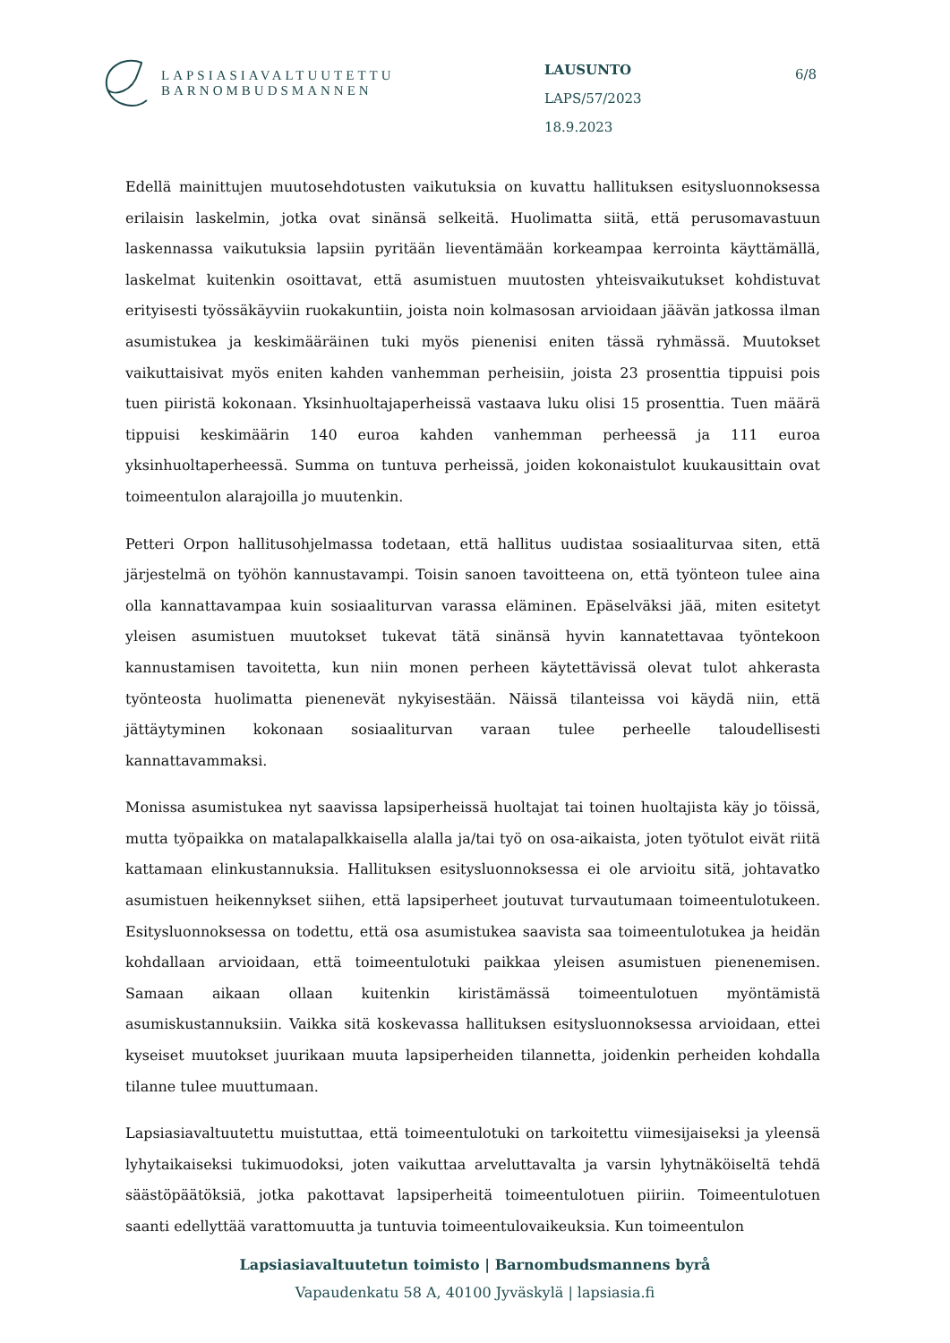LAPSIASIAVALTUUTETTU
BARNOMBUDSMANNEN
LAUSUNTO
LAPS/57/2023
18.9.2023
6/8
Edellä mainittujen muutosehdotusten vaikutuksia on kuvattu hallituksen esitysluonnoksessa erilaisin laskelmin, jotka ovat sinänsä selkeitä. Huolimatta siitä, että perusomavastuun laskennassa vaikutuksia lapsiin pyritään lieventämään korkeampaa kerrointa käyttämällä, laskelmat kuitenkin osoittavat, että asumistuen muutosten yhteisvaikutukset kohdistuvat erityisesti työssäkäyviin ruokakuntiin, joista noin kolmasosan arvioidaan jäävän jatkossa ilman asumistukea ja keskimääräinen tuki myös pienenisi eniten tässä ryhmässä. Muutokset vaikuttaisivat myös eniten kahden vanhemman perheisiin, joista 23 prosenttia tippuisi pois tuen piiristä kokonaan. Yksinhuoltajaperheissä vastaava luku olisi 15 prosenttia. Tuen määrä tippuisi keskimäärin 140 euroa kahden vanhemman perheessä ja 111 euroa yksinhuoltaperheessä. Summa on tuntuva perheissä, joiden kokonaistulot kuukausittain ovat toimeentulon alarajoilla jo muutenkin.
Petteri Orpon hallitusohjelmassa todetaan, että hallitus uudistaa sosiaaliturvaa siten, että järjestelmä on työhön kannustavampi. Toisin sanoen tavoitteena on, että työnteon tulee aina olla kannattavampaa kuin sosiaaliturvan varassa eläminen. Epäselväksi jää, miten esitetyt yleisen asumistuen muutokset tukevat tätä sinänsä hyvin kannatettavaa työntekoon kannustamisen tavoitetta, kun niin monen perheen käytettävissä olevat tulot ahkerasta työnteosta huolimatta pienenevät nykyisestään. Näissä tilanteissa voi käydä niin, että jättäytyminen kokonaan sosiaaliturvan varaan tulee perheelle taloudellisesti kannattavammaksi.
Monissa asumistukea nyt saavissa lapsiperheissä huoltajat tai toinen huoltajista käy jo töissä, mutta työpaikka on matalapalkkaisella alalla ja/tai työ on osa-aikaista, joten työtulot eivät riitä kattamaan elinkustannuksia. Hallituksen esitysluonnoksessa ei ole arvioitu sitä, johtavatko asumistuen heikennykset siihen, että lapsiperheet joutuvat turvautumaan toimeentulotukeen. Esitysluonnoksessa on todettu, että osa asumistukea saavista saa toimeentulotukea ja heidän kohdallaan arvioidaan, että toimeentulotuki paikkaa yleisen asumistuen pienenemisen. Samaan aikaan ollaan kuitenkin kiristämässä toimeentulotuen myöntämistä asumiskustannuksiin. Vaikka sitä koskevassa hallituksen esitysluonnoksessa arvioidaan, ettei kyseiset muutokset juurikaan muuta lapsiperheiden tilannetta, joidenkin perheiden kohdalla tilanne tulee muuttumaan.
Lapsiasiavaltuutettu muistuttaa, että toimeentulotuki on tarkoitettu viimesijaiseksi ja yleensä lyhytaikaiseksi tukimuodoksi, joten vaikuttaa arveluttavalta ja varsin lyhytnäköiseltä tehdä säästöpäätöksiä, jotka pakottavat lapsiperheitä toimeentulotuen piiriin. Toimeentulotuen saanti edellyttää varattomuutta ja tuntuvia toimeentulovaikeuksia. Kun toimeentulon
Lapsiasiavaltuutetun toimisto | Barnombudsmannens byrå
Vapaudenkatu 58 A, 40100 Jyväskylä | lapsiasia.fi